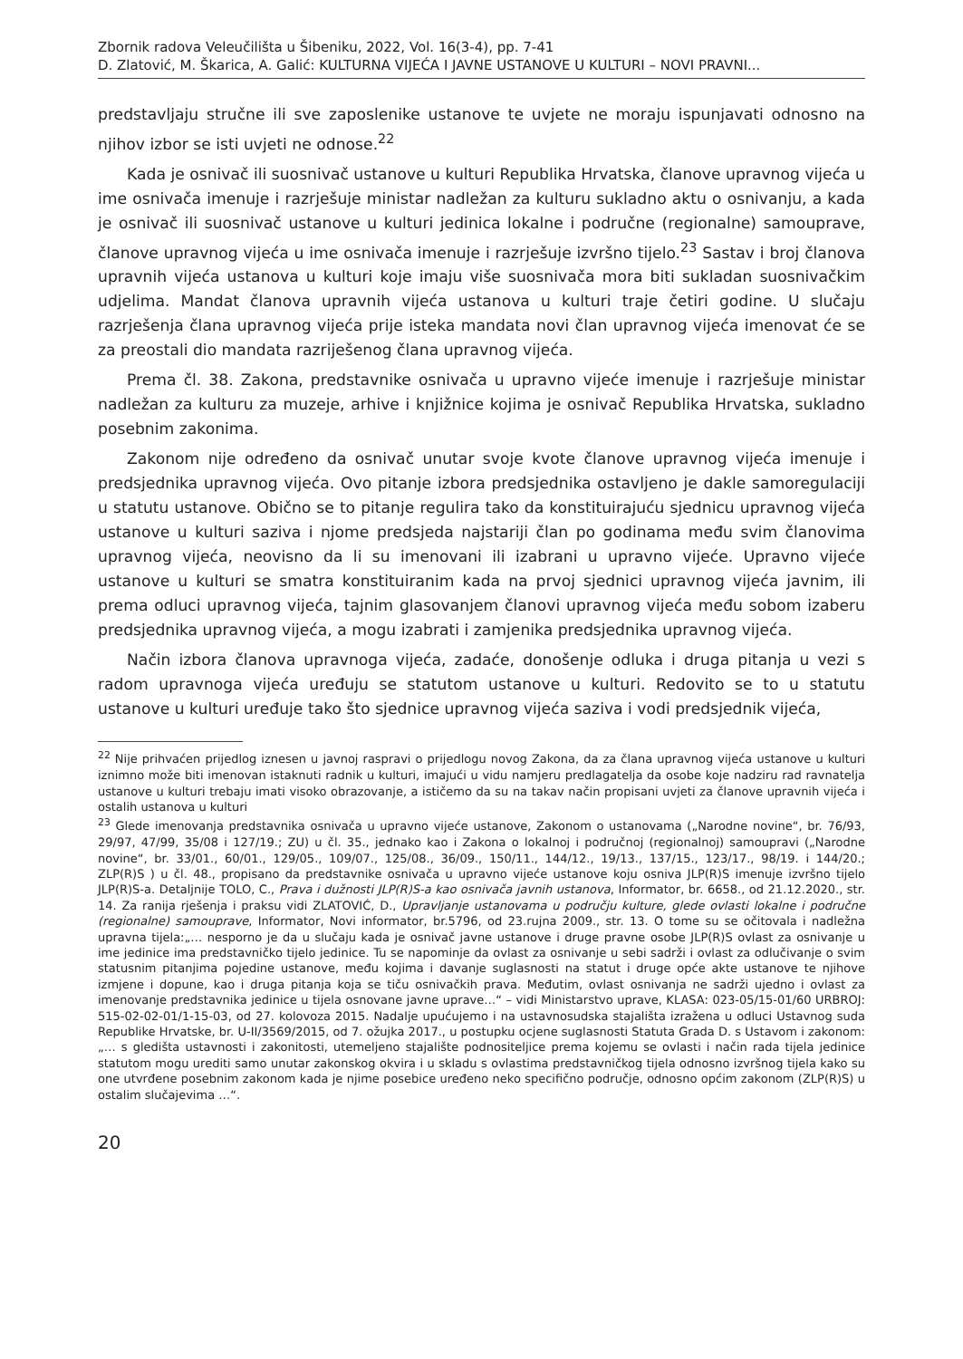Zbornik radova Veleučilišta u Šibeniku, 2022, Vol. 16(3-4), pp. 7-41
D. Zlatović, M. Škarica, A. Galić: KULTURNA VIJEĆA I JAVNE USTANOVE U KULTURI – NOVI PRAVNI...
predstavljaju stručne ili sve zaposlenike ustanove te uvjete ne moraju ispunjavati odnosno na njihov izbor se isti uvjeti ne odnose.<sup>22</sup>
Kada je osnivač ili suosnivač ustanove u kulturi Republika Hrvatska, članove upravnog vijeća u ime osnivača imenuje i razrješuje ministar nadležan za kulturu sukladno aktu o osnivanju, a kada je osnivač ili suosnivač ustanove u kulturi jedinica lokalne i područne (regionalne) samouprave, članove upravnog vijeća u ime osnivača imenuje i razrješuje izvršno tijelo.<sup>23</sup> Sastav i broj članova upravnih vijeća ustanova u kulturi koje imaju više suosnivača mora biti sukladan suosnivačkim udjelima. Mandat članova upravnih vijeća ustanova u kulturi traje četiri godine. U slučaju razrješenja člana upravnog vijeća prije isteka mandata novi član upravnog vijeća imenovat će se za preostali dio mandata razriješenog člana upravnog vijeća.
Prema čl. 38. Zakona, predstavnike osnivača u upravno vijeće imenuje i razrješuje ministar nadležan za kulturu za muzeje, arhive i knjižnice kojima je osnivač Republika Hrvatska, sukladno posebnim zakonima.
Zakonom nije određeno da osnivač unutar svoje kvote članove upravnog vijeća imenuje i predsjednika upravnog vijeća. Ovo pitanje izbora predsjednika ostavljeno je dakle samoregulaciji u statutu ustanove. Obično se to pitanje regulira tako da konstituirajuću sjednicu upravnog vijeća ustanove u kulturi saziva i njome predsjeda najstariji član po godinama među svim članovima upravnog vijeća, neovisno da li su imenovani ili izabrani u upravno vijeće. Upravno vijeće ustanove u kulturi se smatra konstituiranim kada na prvoj sjednici upravnog vijeća javnim, ili prema odluci upravnog vijeća, tajnim glasovanjem članovi upravnog vijeća među sobom izaberu predsjednika upravnog vijeća, a mogu izabrati i zamjenika predsjednika upravnog vijeća.
Način izbora članova upravnoga vijeća, zadaće, donošenje odluka i druga pitanja u vezi s radom upravnoga vijeća uređuju se statutom ustanove u kulturi. Redovito se to u statutu ustanove u kulturi uređuje tako što sjednice upravnog vijeća saziva i vodi predsjednik vijeća,
<sup>22</sup> Nije prihvaćen prijedlog iznesen u javnoj raspravi o prijedlogu novog Zakona, da za člana upravnog vijeća ustanove u kulturi iznimno može biti imenovan istaknuti radnik u kulturi, imajući u vidu namjeru predlagatelja da osobe koje nadziru rad ravnatelja ustanove u kulturi trebaju imati visoko obrazovanje, a ističemo da su na takav način propisani uvjeti za članove upravnih vijeća i ostalih ustanova u kulturi
<sup>23</sup> Glede imenovanja predstavnika osnivača u upravno vijeće ustanove, Zakonom o ustanovama („Narodne novine“, br. 76/93, 29/97, 47/99, 35/08 i 127/19.; ZU) u čl. 35., jednako kao i Zakona o lokalnoj i područnoj (regionalnoj) samoupravi („Narodne novine“, br. 33/01., 60/01., 129/05., 109/07., 125/08., 36/09., 150/11., 144/12., 19/13., 137/15., 123/17., 98/19. i 144/20.; ZLP(R)S ) u čl. 48., propisano da predstavnike osnivača u upravno vijeće ustanove koju osniva JLP(R)S imenuje izvršno tijelo JLP(R)S-a. Detaljnije TOLO, C., Prava i dužnosti JLP(R)S-a kao osnivača javnih ustanova, Informator, br. 6658., od 21.12.2020., str. 14. Za ranija rješenja i praksu vidi ZLATOVIĆ, D., Upravljanje ustanovama u području kulture, glede ovlasti lokalne i područne (regionalne) samouprave, Informator, Novi informator, br.5796, od 23.rujna 2009., str. 13. O tome su se očitovala i nadležna upravna tijela:„… nesporno je da u slučaju kada je osnivač javne ustanove i druge pravne osobe JLP(R)S ovlast za osnivanje u ime jedinice ima predstavničko tijelo jedinice. Tu se napominje da ovlast za osnivanje u sebi sadrži i ovlast za odlučivanje o svim statusnim pitanjima pojedine ustanove, među kojima i davanje suglasnosti na statut i druge opće akte ustanove te njihove izmjene i dopune, kao i druga pitanja koja se tiču osnivačkih prava. Međutim, ovlast osnivanja ne sadrži ujedno i ovlast za imenovanje predstavnika jedinice u tijela osnovane javne uprave…“ – vidi Ministarstvo uprave, KLASA: 023-05/15-01/60 URBROJ: 515-02-02-01/1-15-03, od 27. kolovoza 2015. Nadalje upućujemo i na ustavnosudska stajališta izražena u odluci Ustavnog suda Republike Hrvatske, br. U-II/3569/2015, od 7. ožujka 2017., u postupku ocjene suglasnosti Statuta Grada D. s Ustavom i zakonom:„… s gledišta ustavnosti i zakonitosti, utemeljeno stajalište podnositeljice prema kojemu se ovlasti i način rada tijela jedinice statutom mogu urediti samo unutar zakonskog okvira i u skladu s ovlastima predstavničkog tijela odnosno izvršnog tijela kako su one utvrđene posebnim zakonom kada je njime posebice uređeno neko specifično područje, odnosno općim zakonom (ZLP(R)S) u ostalim slučajevima …“.
20